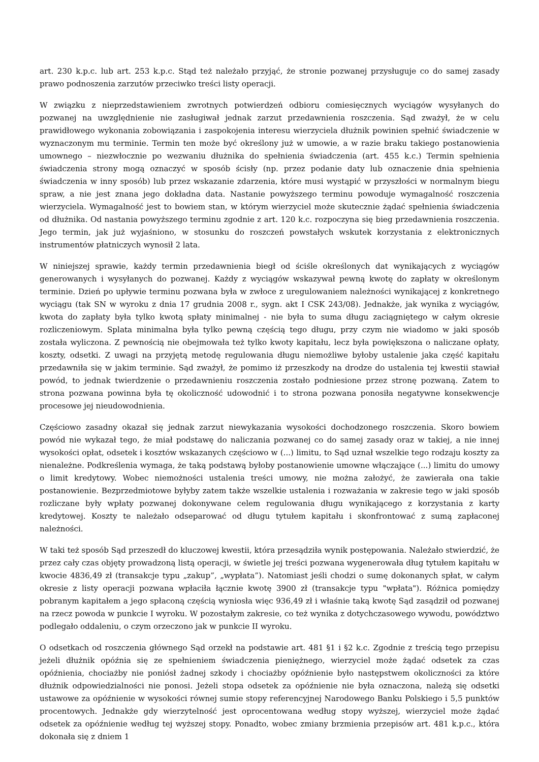art. 230 k.p.c. lub art. 253 k.p.c. Stąd też należało przyjąć, że stronie pozwanej przysługuje co do samej zasady prawo podnoszenia zarzutów przeciwko treści listy operacji.
W związku z nieprzedstawieniem zwrotnych potwierdzeń odbioru comiesięcznych wyciągów wysyłanych do pozwanej na uwzględnienie nie zasługiwał jednak zarzut przedawnienia roszczenia. Sąd zważył, że w celu prawidłowego wykonania zobowiązania i zaspokojenia interesu wierzyciela dłużnik powinien spełnić świadczenie w wyznaczonym mu terminie. Termin ten może być określony już w umowie, a w razie braku takiego postanowienia umownego – niezwłocznie po wezwaniu dłużnika do spełnienia świadczenia (art. 455 k.c.) Termin spełnienia świadczenia strony mogą oznaczyć w sposób ścisły (np. przez podanie daty lub oznaczenie dnia spełnienia świadczenia w inny sposób) lub przez wskazanie zdarzenia, które musi wystąpić w przyszłości w normalnym biegu spraw, a nie jest znana jego dokładna data. Nastanie powyższego terminu powoduje wymagalność roszczenia wierzyciela. Wymagalność jest to bowiem stan, w którym wierzyciel może skutecznie żądać spełnienia świadczenia od dłużnika. Od nastania powyższego terminu zgodnie z art. 120 k.c. rozpoczyna się bieg przedawnienia roszczenia. Jego termin, jak już wyjaśniono, w stosunku do roszczeń powstałych wskutek korzystania z elektronicznych instrumentów płatniczych wynosił 2 lata.
W niniejszej sprawie, każdy termin przedawnienia biegł od ściśle określonych dat wynikających z wyciągów generowanych i wysyłanych do pozwanej. Każdy z wyciągów wskazywał pewną kwotę do zapłaty w określonym terminie. Dzień po upływie terminu pozwana była w zwłoce z uregulowaniem należności wynikającej z konkretnego wyciągu (tak SN w wyroku z dnia 17 grudnia 2008 r., sygn. akt I CSK 243/08). Jednakże, jak wynika z wyciągów, kwota do zapłaty była tylko kwotą spłaty minimalnej - nie była to suma długu zaciągniętego w całym okresie rozliczeniowym. Splata minimalna była tylko pewną częścią tego długu, przy czym nie wiadomo w jaki sposób została wyliczona. Z pewnością nie obejmowała też tylko kwoty kapitału, lecz była powiększona o naliczane opłaty, koszty, odsetki. Z uwagi na przyjętą metodę regulowania długu niemożliwe byłoby ustalenie jaka część kapitału przedawniła się w jakim terminie. Sąd zważył, że pomimo iż przeszkody na drodze do ustalenia tej kwestii stawiał powód, to jednak twierdzenie o przedawnieniu roszczenia zostało podniesione przez stronę pozwaną. Zatem to strona pozwana powinna była tę okoliczność udowodnić i to strona pozwana ponosiła negatywne konsekwencje procesowe jej nieudowodnienia.
Częściowo zasadny okazał się jednak zarzut niewykazania wysokości dochodzonego roszczenia. Skoro bowiem powód nie wykazał tego, że miał podstawę do naliczania pozwanej co do samej zasady oraz w takiej, a nie innej wysokości opłat, odsetek i kosztów wskazanych częściowo w (...) limitu, to Sąd uznał wszelkie tego rodzaju koszty za nienależne. Podkreślenia wymaga, że taką podstawą byłoby postanowienie umowne włączające (...) limitu do umowy o limit kredytowy. Wobec niemożności ustalenia treści umowy, nie można założyć, że zawierała ona takie postanowienie. Bezprzedmiotowe byłyby zatem także wszelkie ustalenia i rozważania w zakresie tego w jaki sposób rozliczane były wpłaty pozwanej dokonywane celem regulowania długu wynikającego z korzystania z karty kredytowej. Koszty te należało odseparować od długu tytułem kapitału i skonfrontować z sumą zapłaconej należności.
W taki też sposób Sąd przeszedł do kluczowej kwestii, która przesądziła wynik postępowania. Należało stwierdzić, że przez cały czas objęty prowadzoną listą operacji, w świetle jej treści pozwana wygenerowała dług tytułem kapitału w kwocie 4836,49 zł (transakcje typu „zakup”, „wypłata”). Natomiast jeśli chodzi o sumę dokonanych spłat, w całym okresie z listy operacji pozwana wpłaciła łącznie kwotę 3900 zł (transakcje typu "wpłata"). Różnica pomiędzy pobranym kapitałem a jego spłaconą częścią wyniosła więc 936,49 zł i właśnie taką kwotę Sąd zasądził od pozwanej na rzecz powoda w punkcie I wyroku. W pozostałym zakresie, co też wynika z dotychczasowego wywodu, powództwo podlegało oddaleniu, o czym orzeczono jak w punkcie II wyroku.
O odsetkach od roszczenia głównego Sąd orzekł na podstawie art. 481 §1 i §2 k.c. Zgodnie z treścią tego przepisu jeżeli dłużnik opóźnia się ze spełnieniem świadczenia pieniężnego, wierzyciel może żądać odsetek za czas opóźnienia, chociażby nie poniósł żadnej szkody i chociażby opóźnienie było następstwem okoliczności za które dłużnik odpowiedzialności nie ponosi. Jeżeli stopa odsetek za opóźnienie nie była oznaczona, należą się odsetki ustawowe za opóźnienie w wysokości równej sumie stopy referencyjnej Narodowego Banku Polskiego i 5,5 punktów procentowych. Jednakże gdy wierzytelność jest oprocentowana według stopy wyższej, wierzyciel może żądać odsetek za opóźnienie według tej wyższej stopy. Ponadto, wobec zmiany brzmienia przepisów art. 481 k.p.c., która dokonała się z dniem 1